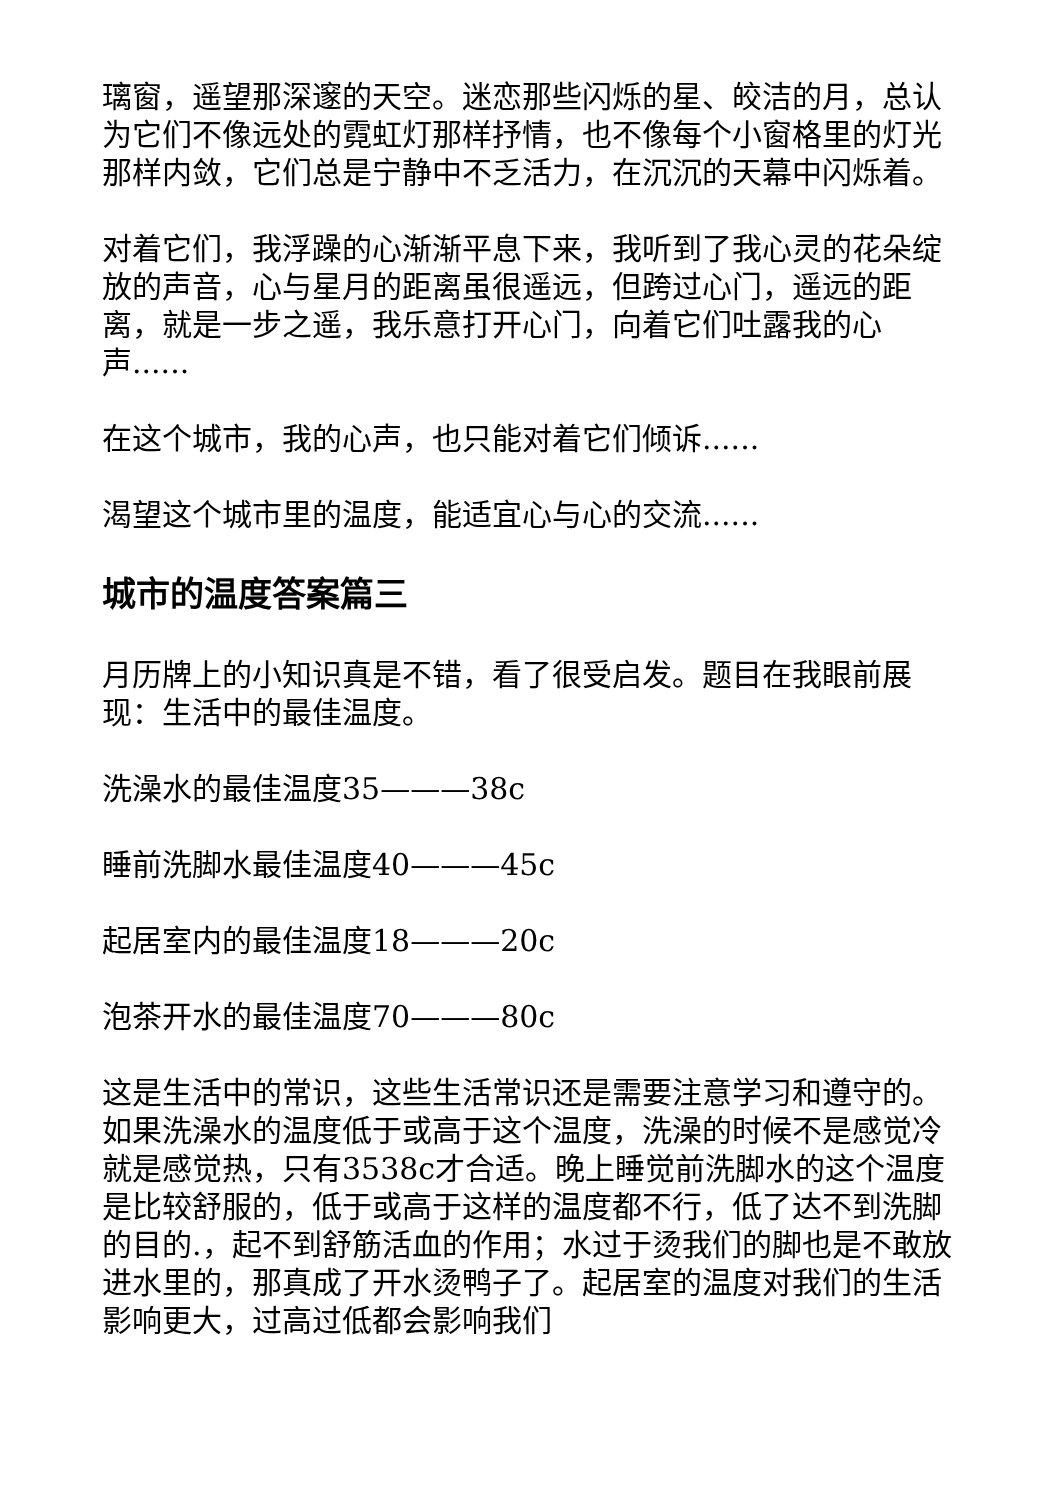璃窗，遥望那深邃的天空。迷恋那些闪烁的星、皎洁的月，总认为它们不像远处的霓虹灯那样抒情，也不像每个小窗格里的灯光那样内敛，它们总是宁静中不乏活力，在沉沉的天幕中闪烁着。
对着它们，我浮躁的心渐渐平息下来，我听到了我心灵的花朵绽放的声音，心与星月的距离虽很遥远，但跨过心门，遥远的距离，就是一步之遥，我乐意打开心门，向着它们吐露我的心声......
在这个城市，我的心声，也只能对着它们倾诉......
渴望这个城市里的温度，能适宜心与心的交流......
城市的温度答案篇三
月历牌上的小知识真是不错，看了很受启发。题目在我眼前展现：生活中的最佳温度。
洗澡水的最佳温度35———38c
睡前洗脚水最佳温度40———45c
起居室内的最佳温度18———20c
泡茶开水的最佳温度70———80c
这是生活中的常识，这些生活常识还是需要注意学习和遵守的。如果洗澡水的温度低于或高于这个温度，洗澡的时候不是感觉冷就是感觉热，只有3538c才合适。晚上睡觉前洗脚水的这个温度是比较舒服的，低于或高于这样的温度都不行，低了达不到洗脚的目的.，起不到舒筋活血的作用；水过于烫我们的脚也是不敢放进水里的，那真成了开水烫鸭子了。起居室的温度对我们的生活影响更大，过高过低都会影响我们